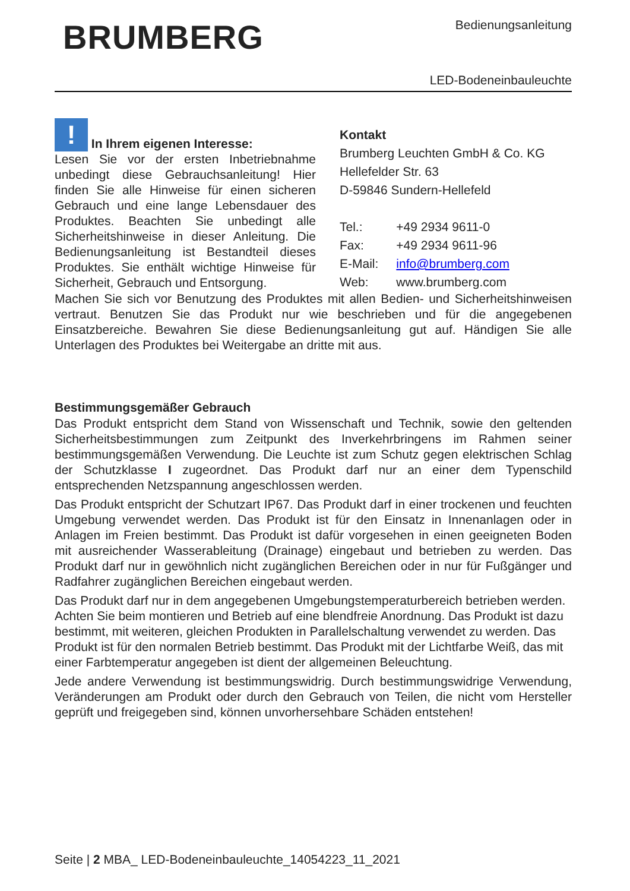BRUMBERG
Bedienungsanleitung
LED-Bodeneinbauleuchte
! In Ihrem eigenen Interesse:
Lesen Sie vor der ersten Inbetriebnahme unbedingt diese Gebrauchsanleitung! Hier finden Sie alle Hinweise für einen sicheren Gebrauch und eine lange Lebensdauer des Produktes. Beachten Sie unbedingt alle Sicherheitshinweise in dieser Anleitung. Die Bedienungsanleitung ist Bestandteil dieses Produktes. Sie enthält wichtige Hinweise für Sicherheit, Gebrauch und Entsorgung.
Kontakt
Brumberg Leuchten GmbH & Co. KG
Hellefelder Str. 63
D-59846 Sundern-Hellefeld
| Tel.: | +49 2934 9611-0 |
| Fax: | +49 2934 9611-96 |
| E-Mail: | info@brumberg.com |
| Web: | www.brumberg.com |
Machen Sie sich vor Benutzung des Produktes mit allen Bedien- und Sicherheitshinweisen vertraut. Benutzen Sie das Produkt nur wie beschrieben und für die angegebenen Einsatzbereiche. Bewahren Sie diese Bedienungsanleitung gut auf. Händigen Sie alle Unterlagen des Produktes bei Weitergabe an dritte mit aus.
Bestimmungsgemäßer Gebrauch
Das Produkt entspricht dem Stand von Wissenschaft und Technik, sowie den geltenden Sicherheitsbestimmungen zum Zeitpunkt des Inverkehrbringens im Rahmen seiner bestimmungsgemäßen Verwendung. Die Leuchte ist zum Schutz gegen elektrischen Schlag der Schutzklasse I zugeordnet. Das Produkt darf nur an einer dem Typenschild entsprechenden Netzspannung angeschlossen werden.
Das Produkt entspricht der Schutzart IP67. Das Produkt darf in einer trockenen und feuchten Umgebung verwendet werden. Das Produkt ist für den Einsatz in Innenanlagen oder in Anlagen im Freien bestimmt. Das Produkt ist dafür vorgesehen in einen geeigneten Boden mit ausreichender Wasserableitung (Drainage) eingebaut und betrieben zu werden. Das Produkt darf nur in gewöhnlich nicht zugänglichen Bereichen oder in nur für Fußgänger und Radfahrer zugänglichen Bereichen eingebaut werden.
Das Produkt darf nur in dem angegebenen Umgebungstemperaturbereich betrieben werden. Achten Sie beim montieren und Betrieb auf eine blendfreie Anordnung. Das Produkt ist dazu bestimmt, mit weiteren, gleichen Produkten in Parallelschaltung verwendet zu werden. Das Produkt ist für den normalen Betrieb bestimmt. Das Produkt mit der Lichtfarbe Weiß, das mit einer Farbtemperatur angegeben ist dient der allgemeinen Beleuchtung.
Jede andere Verwendung ist bestimmungswidrig. Durch bestimmungswidrige Verwendung, Veränderungen am Produkt oder durch den Gebrauch von Teilen, die nicht vom Hersteller geprüft und freigegeben sind, können unvorhersehbare Schäden entstehen!
Seite | 2 MBA_ LED-Bodeneinbauleuchte_14054223_11_2021